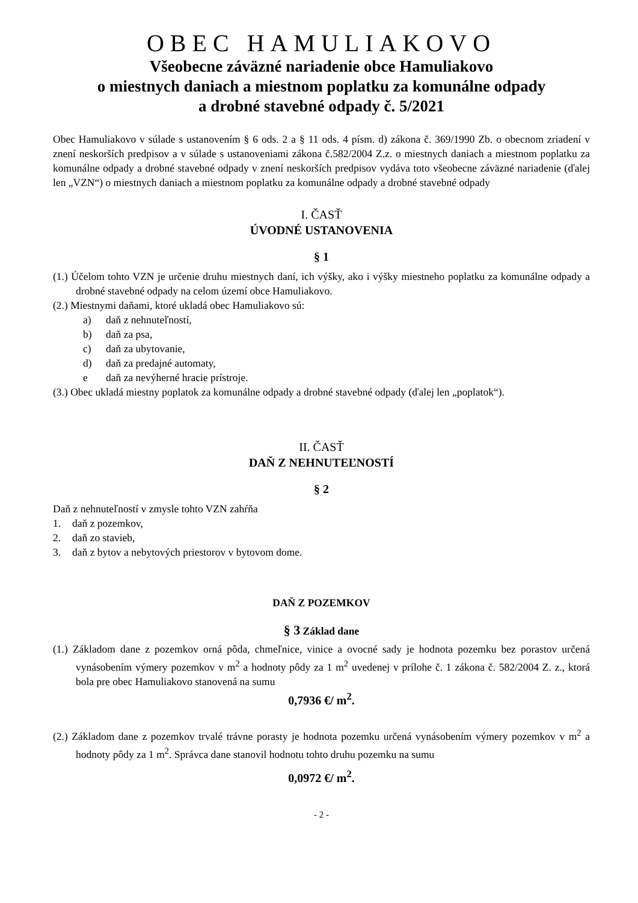OBEC HAMULIAKOVO
Všeobecne záväzné nariadenie obce Hamuliakovo
o miestnych daniach a miestnom poplatku za komunálne odpady
a drobné stavebné odpady č. 5/2021
Obec Hamuliakovo v súlade s ustanovením § 6 ods. 2 a § 11 ods. 4 písm. d) zákona č. 369/1990 Zb. o obecnom zriadení v znení neskorších predpisov a v súlade s ustanoveniami zákona č.582/2004 Z.z. o miestnych daniach a miestnom poplatku za komunálne odpady a drobné stavebné odpady v znení neskorších predpisov vydáva toto všeobecne záväzné nariadenie (ďalej len „VZN“) o miestnych daniach a miestnom poplatku za komunálne odpady a drobné stavebné odpady
I. ČASŤ
ÚVODNÉ USTANOVENIA
§ 1
(1.) Účelom tohto VZN je určenie druhu miestnych daní, ich výšky, ako i výšky miestneho poplatku za komunálne odpady a drobné stavebné odpady na celom území obce Hamuliakovo.
(2.) Miestnymi daňami, ktoré ukladá obec Hamuliakovo sú:
a) daň z nehnuteľností,
b) daň za psa,
c) daň za ubytovanie,
d) daň za predajné automaty,
e daň za nevýherné hracie prístroje.
(3.) Obec ukladá miestny poplatok za komunálne odpady a drobné stavebné odpady (ďalej len „poplatok“).
II. ČASŤ
DAŇ Z NEHNUTEĽNOSTÍ
§ 2
Daň z nehnuteľností v zmysle tohto VZN zahŕňa
1. daň z pozemkov,
2. daň zo stavieb,
3. daň z bytov a nebytových priestorov v bytovom dome.
DAŇ Z POZEMKOV
§ 3 Základ dane
(1.) Základom dane z pozemkov orná pôda, chmeľnice, vinice a ovocné sady je hodnota pozemku bez porastov určená vynásobením výmery pozemkov v m<sup>2</sup> a hodnoty pôdy za 1 m<sup>2</sup> uvedenej v prílohe č. 1 zákona č. 582/2004 Z. z., ktorá bola pre obec Hamuliakovo stanovená na sumu
0,7936 €/ m<sup>2</sup>.
(2.) Základom dane z pozemkov trvalé trávne porasty je hodnota pozemku určená vynásobením výmery pozemkov v m<sup>2</sup> a hodnoty pôdy za 1 m<sup>2</sup>. Správca dane stanovil hodnotu tohto druhu pozemku na sumu
0,0972 €/ m<sup>2</sup>.
- 2 -